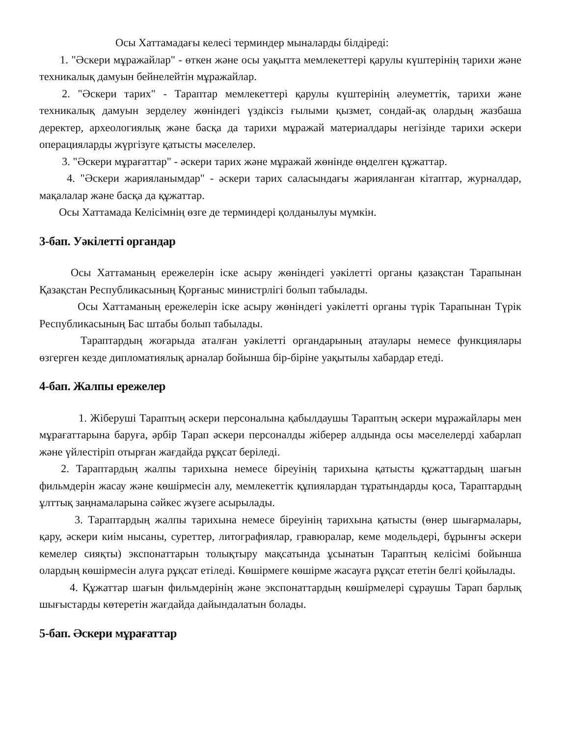Осы Хаттамадағы келесі терминдер мыналарды білдіреді:
1. "Әскери мұражайлар" - өткен және осы уақытта мемлекеттері қарулы күштерінің тарихи және техникалық дамуын бейнелейтін мұражайлар.
2. "Әскери тарих" - Тараптар мемлекеттері қарулы күштерінің әлеуметтік, тарихи және техникалық дамуын зерделеу жөніндегі үздіксіз ғылыми қызмет, сондай-ақ олардың жазбаша деректер, археологиялық және басқа да тарихи мұражай материалдары негізінде тарихи әскери операцияларды жүргізуге қатысты мәселелер.
3. "Әскери мұрағаттар" - әскери тарих және мұражай жөнінде өңделген құжаттар.
4. "Әскери жарияланымдар" - әскери тарих саласындағы жарияланған кітаптар, журналдар, мақалалар және басқа да құжаттар.
Осы Хаттамада Келісімнің өзге де терминдері қолданылуы мүмкін.
3-бап. Уәкілетті органдар
Осы Хаттаманың ережелерін іске асыру жөніндегі уәкілетті органы қазақстан Тарапынан Қазақстан Республикасының Қорғаныс министрлігі болып табылады.
Осы Хаттаманың ережелерін іске асыру жөніндегі уәкілетті органы түрік Тарапынан Түрік Республикасының Бас штабы болып табылады.
Тараптардың жоғарыда аталған уәкілетті органдарының атаулары немесе функциялары өзгерген кезде дипломатиялық арналар бойынша бір-біріне уақытылы хабардар етеді.
4-бап. Жалпы ережелер
1. Жіберуші Тараптың әскери персоналына қабылдаушы Тараптың әскери мұражайлары мен мұрағаттарына баруға, әрбір Тарап әскери персоналды жіберер алдында осы мәселелерді хабарлап және үйлестіріп отырған жағдайда рұқсат беріледі.
2. Тараптардың жалпы тарихына немесе біреуінің тарихына қатысты құжаттардың шағын фильмдерін жасау және көшірмесін алу, мемлекеттік құпиялардан тұратындарды қоса, Тараптардың ұлттық заңнамаларына сәйкес жүзеге асырылады.
3. Тараптардың жалпы тарихына немесе біреуінің тарихына қатысты (өнер шығармалары, қару, әскери киім нысаны, суреттер, литографиялар, гравюралар, кеме модельдері, бұрынғы әскери кемелер сияқты) экспонаттарын толықтыру мақсатында ұсынатын Тараптың келісімі бойынша олардың көшірмесін алуға рұқсат етіледі. Көшірмеге көшірме жасауға рұқсат ететін белгі қойылады.
4. Құжаттар шағын фильмдерінің және экспонаттардың көшірмелері сұраушы Тарап барлық шығыстарды көтеретін жағдайда дайындалатын болады.
5-бап. Әскери мұрағаттар